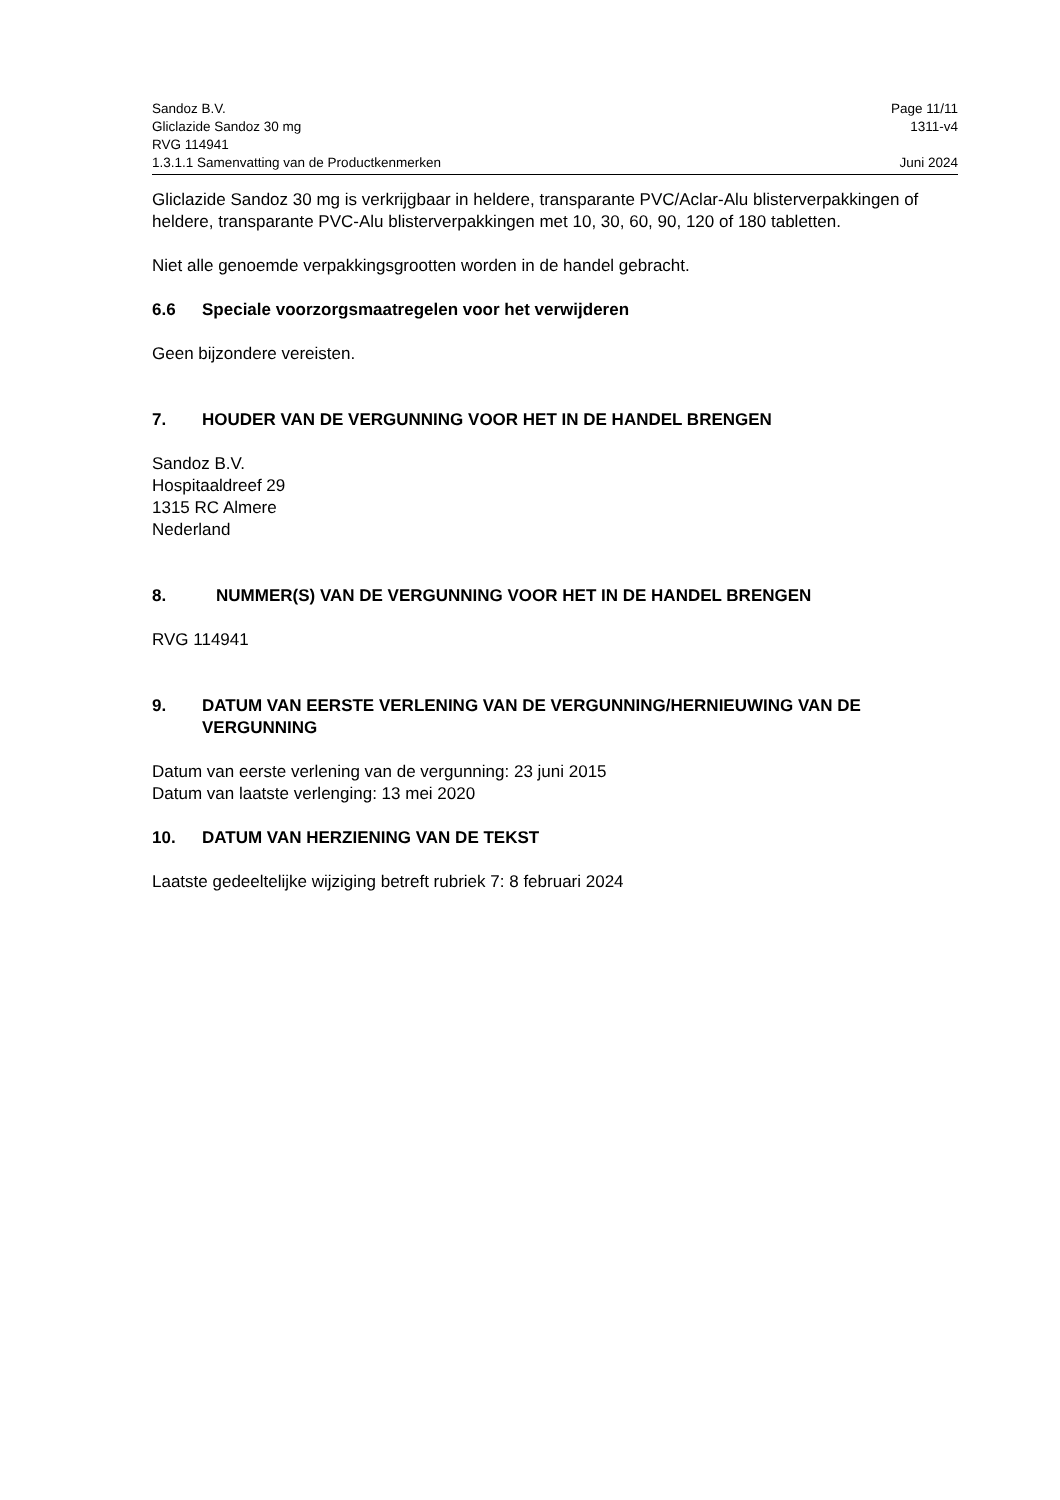Sandoz B.V. Page 11/11
Gliclazide Sandoz 30 mg 1311-v4
RVG 114941
1.3.1.1 Samenvatting van de Productkenmerken Juni 2024
Gliclazide Sandoz 30 mg is verkrijgbaar in heldere, transparante PVC/Aclar-Alu blisterverpakkingen of heldere, transparante PVC-Alu blisterverpakkingen met 10, 30, 60, 90, 120 of 180 tabletten.
Niet alle genoemde verpakkingsgrootten worden in de handel gebracht.
6.6 Speciale voorzorgsmaatregelen voor het verwijderen
Geen bijzondere vereisten.
7. HOUDER VAN DE VERGUNNING VOOR HET IN DE HANDEL BRENGEN
Sandoz B.V.
Hospitaaldreef 29
1315 RC Almere
Nederland
8. NUMMER(S) VAN DE VERGUNNING VOOR HET IN DE HANDEL BRENGEN
RVG 114941
9. DATUM VAN EERSTE VERLENING VAN DE VERGUNNING/HERNIEUWING VAN DE VERGUNNING
Datum van eerste verlening van de vergunning: 23 juni 2015
Datum van laatste verlenging: 13 mei 2020
10. DATUM VAN HERZIENING VAN DE TEKST
Laatste gedeeltelijke wijziging betreft rubriek 7: 8 februari 2024